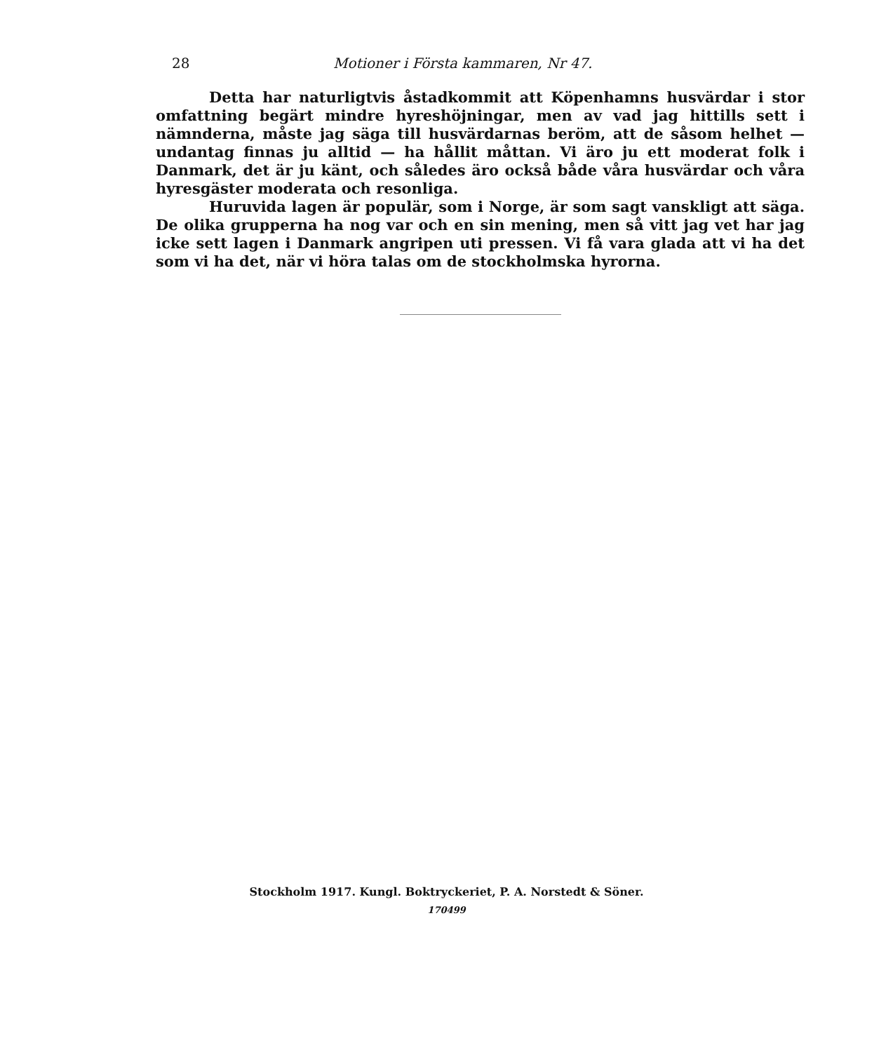28 Motioner i Första kammaren, Nr 47.
Detta har naturligtvis åstadkommit att Köpenhamns husvärdar i stor omfattning begärt mindre hyreshöjningar, men av vad jag hittills sett i nämnderna, måste jag säga till husvärdarnas beröm, att de såsom helhet — undantag finnas ju alltid — ha hållit måttan. Vi äro ju ett moderat folk i Danmark, det är ju känt, och således äro också både våra husvärdar och våra hyresgäster moderata och resonliga.
Huruvida lagen är populär, som i Norge, är som sagt vanskligt att säga. De olika grupperna ha nog var och en sin mening, men så vitt jag vet har jag icke sett lagen i Danmark angripen uti pressen. Vi få vara glada att vi ha det som vi ha det, när vi höra talas om de stockholmska hyrorna.
Stockholm 1917. Kungl. Boktryckeriet, P. A. Norstedt & Söner.
170499